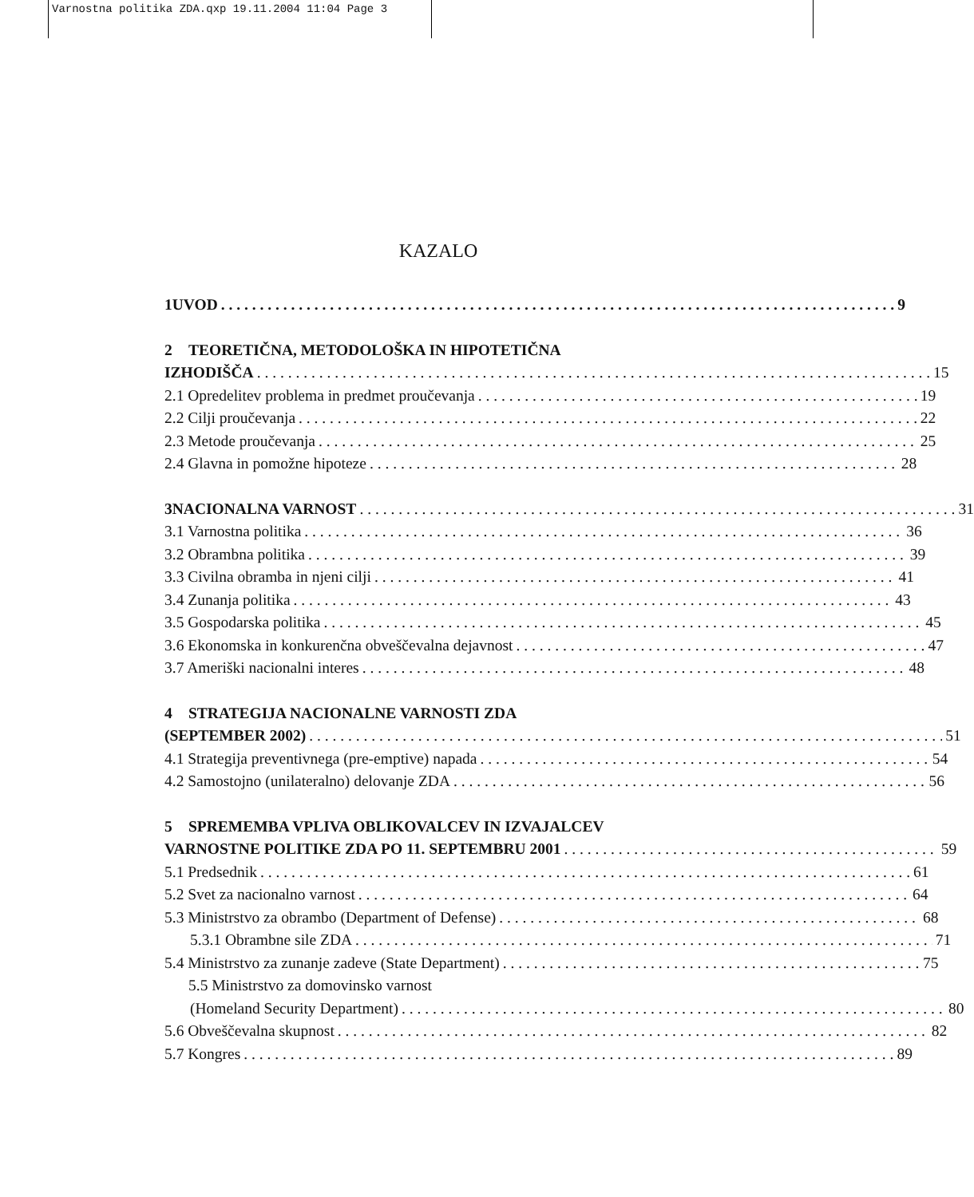Varnostna politika ZDA.qxp 19.11.2004 11:04 Page 3
KAZALO
1 UVOD 9
2 TEORETIČNA, METODOLOŠKA IN HIPOTETIČNA
IZHODIŠČA 15
2.1 Opredelitev problema in predmet proučevanja 19
2.2 Cilji proučevanja 22
2.3 Metode proučevanja 25
2.4 Glavna in pomožne hipoteze 28
3 NACIONALNA VARNOST 31
3.1 Varnostna politika 36
3.2 Obrambna politika 39
3.3 Civilna obramba in njeni cilji 41
3.4 Zunanja politika 43
3.5 Gospodarska politika 45
3.6 Ekonomska in konkurenčna obveščevalna dejavnost 47
3.7 Ameriški nacionalni interes 48
4 STRATEGIJA NACIONALNE VARNOSTI ZDA
(SEPTEMBER 2002) 51
4.1 Strategija preventivnega (pre-emptive) napada 54
4.2 Samostojno (unilateralno) delovanje ZDA 56
5 SPREMEMBA VPLIVA OBLIKOVALCEV IN IZVAJALCEV
VARNOSTNE POLITIKE ZDA PO 11. SEPTEMBRU 2001 59
5.1 Predsednik 61
5.2 Svet za nacionalno varnost 64
5.3 Ministrstvo za obrambo (Department of Defense) 68
5.3.1 Obrambne sile ZDA 71
5.4 Ministrstvo za zunanje zadeve (State Department) 75
5.5 Ministrstvo za domovinsko varnost
(Homeland Security Department) 80
5.6 Obveščevalna skupnost 82
5.7 Kongres 89